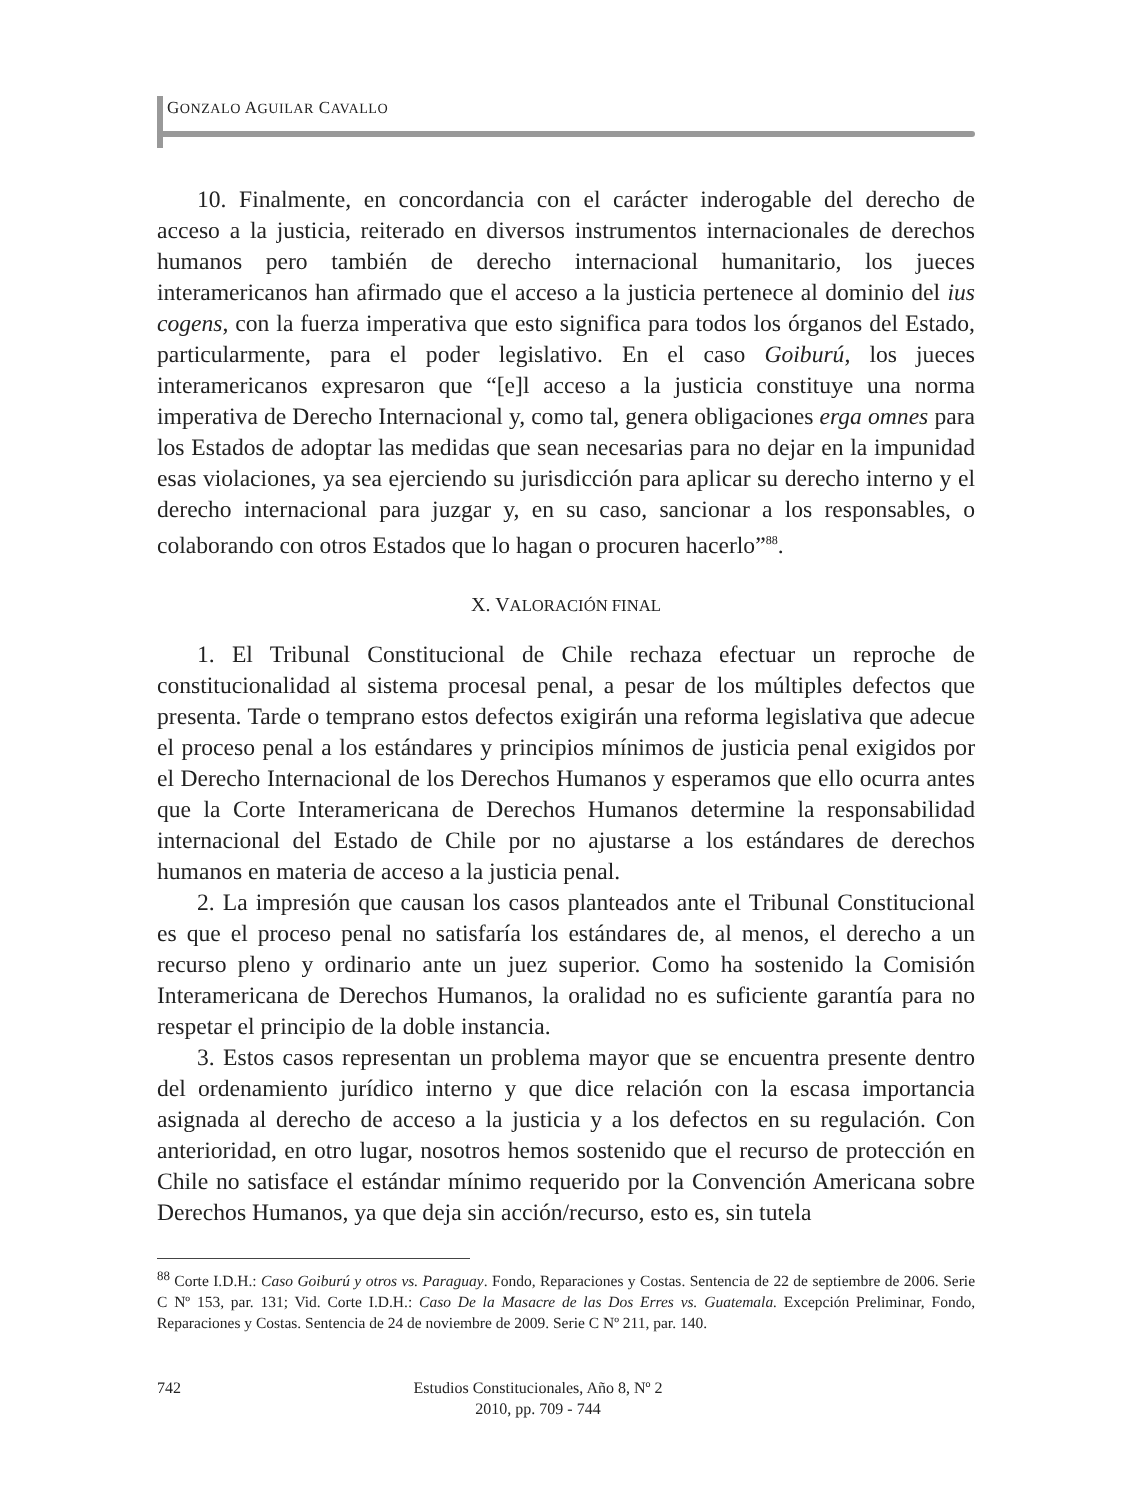GONZALO AGUILAR CAVALLO
10. Finalmente, en concordancia con el carácter inderogable del derecho de acceso a la justicia, reiterado en diversos instrumentos internacionales de derechos humanos pero también de derecho internacional humanitario, los jueces interamericanos han afirmado que el acceso a la justicia pertenece al dominio del ius cogens, con la fuerza imperativa que esto significa para todos los órganos del Estado, particularmente, para el poder legislativo. En el caso Goiburú, los jueces interamericanos expresaron que “[e]l acceso a la justicia constituye una norma imperativa de Derecho Internacional y, como tal, genera obligaciones erga omnes para los Estados de adoptar las medidas que sean necesarias para no dejar en la impunidad esas violaciones, ya sea ejerciendo su jurisdicción para aplicar su derecho interno y el derecho internacional para juzgar y, en su caso, sancionar a los responsables, o colaborando con otros Estados que lo hagan o procuren hacerlo”<sup>88</sup>.
X. VALORACIÓN FINAL
1. El Tribunal Constitucional de Chile rechaza efectuar un reproche de constitucionalidad al sistema procesal penal, a pesar de los múltiples defectos que presenta. Tarde o temprano estos defectos exigirán una reforma legislativa que adecue el proceso penal a los estándares y principios mínimos de justicia penal exigidos por el Derecho Internacional de los Derechos Humanos y esperamos que ello ocurra antes que la Corte Interamericana de Derechos Humanos determine la responsabilidad internacional del Estado de Chile por no ajustarse a los estándares de derechos humanos en materia de acceso a la justicia penal.
2. La impresión que causan los casos planteados ante el Tribunal Constitucional es que el proceso penal no satisfaría los estándares de, al menos, el derecho a un recurso pleno y ordinario ante un juez superior. Como ha sostenido la Comisión Interamericana de Derechos Humanos, la oralidad no es suficiente garantía para no respetar el principio de la doble instancia.
3. Estos casos representan un problema mayor que se encuentra presente dentro del ordenamiento jurídico interno y que dice relación con la escasa importancia asignada al derecho de acceso a la justicia y a los defectos en su regulación. Con anterioridad, en otro lugar, nosotros hemos sostenido que el recurso de protección en Chile no satisface el estándar mínimo requerido por la Convención Americana sobre Derechos Humanos, ya que deja sin acción/recurso, esto es, sin tutela
<sup>88</sup> Corte I.D.H.: Caso Goiburú y otros vs. Paraguay. Fondo, Reparaciones y Costas. Sentencia de 22 de septiembre de 2006. Serie C Nº 153, par. 131; Vid. Corte I.D.H.: Caso De la Masacre de las Dos Erres vs. Guatemala. Excepción Preliminar, Fondo, Reparaciones y Costas. Sentencia de 24 de noviembre de 2009. Serie C Nº 211, par. 140.
742 Estudios Constitucionales, Año 8, Nº 2
2010, pp. 709 - 744